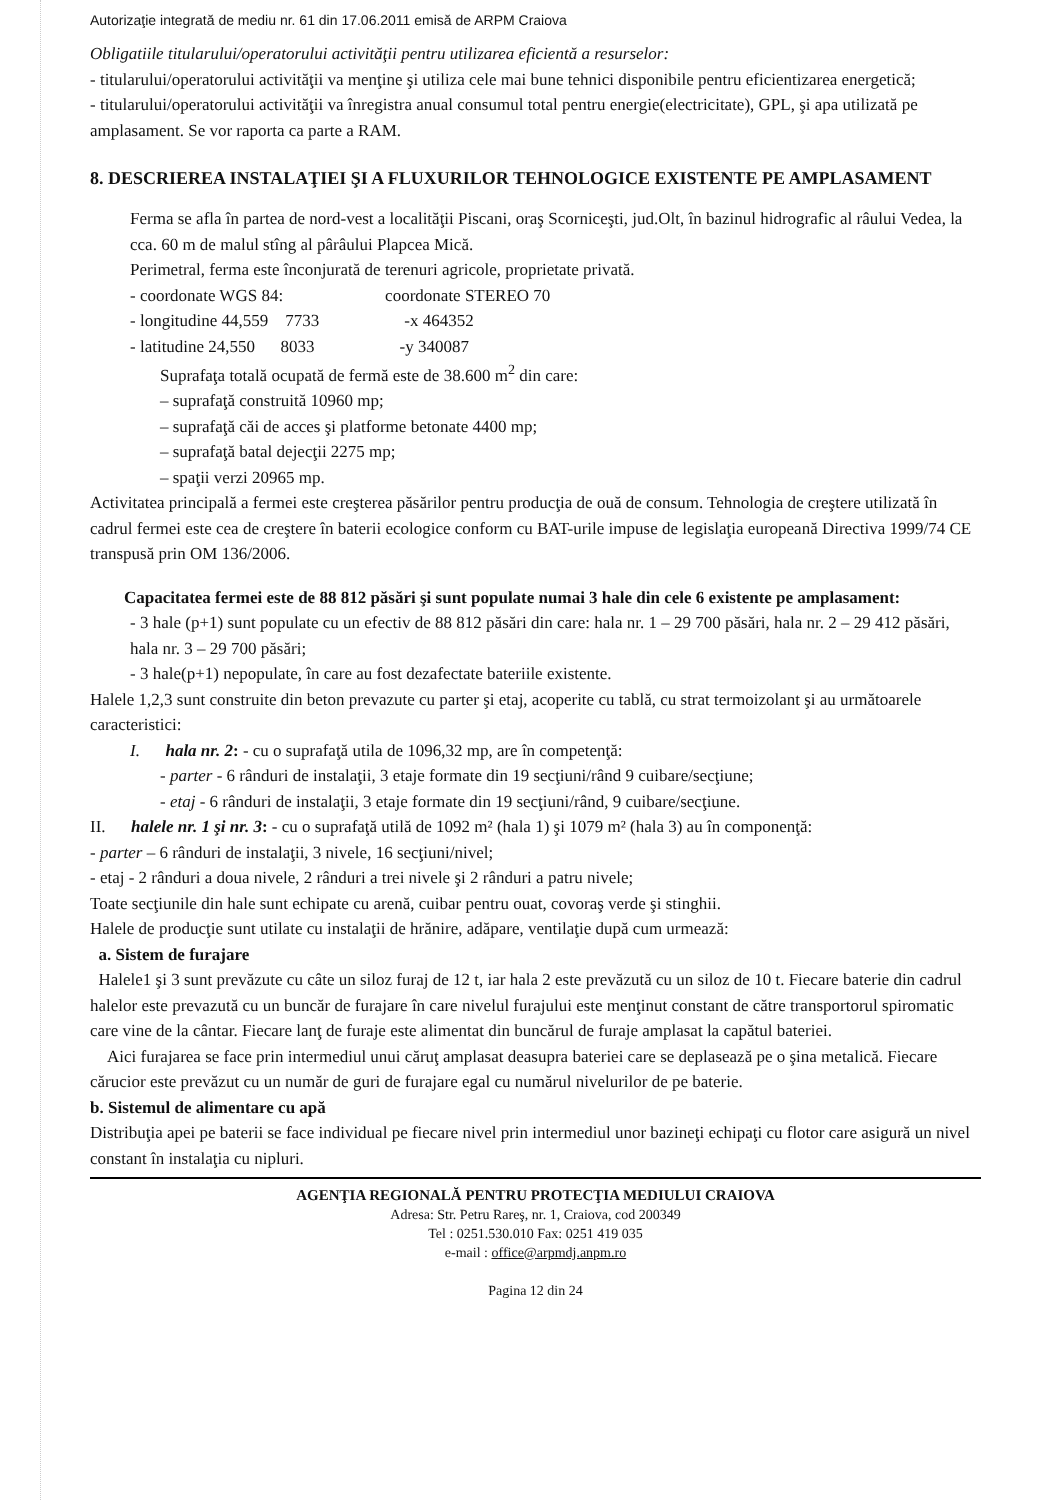Autorizaţie integrată de mediu nr. 61 din 17.06.2011 emisă de ARPM Craiova
Obligatiile titularului/operatorului activităţii pentru utilizarea eficientă a resurselor:
- titularului/operatorului activităţii va menţine şi utiliza cele mai bune tehnici disponibile pentru eficientizarea energetică;
- titularului/operatorului activităţii va înregistra anual consumul total pentru energie(electricitate), GPL, şi apa utilizată pe amplasament. Se vor raporta ca parte a RAM.
8. DESCRIEREA INSTALAŢIEI ŞI A FLUXURILOR TEHNOLOGICE EXISTENTE PE AMPLASAMENT
Ferma se afla în partea de nord-vest a localităţii Piscani, oraş Scorniceşti, jud.Olt, în bazinul hidrografic al râului Vedea, la cca. 60 m de malul stîng al pârâului Plapcea Mică.
Perimetral, ferma este înconjurată de terenuri agricole, proprietate privată.
- coordonate WGS 84: coordonate STEREO 70
- longitudine 44,559 7733 -x 464352
- latitudine 24,550 8033 -y 340087
Suprafaţa totală ocupată de fermă este de 38.600 m<sup>2</sup> din care:
– suprafaţă construită 10960 mp;
– suprafaţă căi de acces şi platforme betonate 4400 mp;
– suprafaţă batal dejecţii 2275 mp;
– spaţii verzi 20965 mp.
Activitatea principală a fermei este creşterea păsărilor pentru producţia de ouă de consum. Tehnologia de creştere utilizată în cadrul fermei este cea de creştere în baterii ecologice conform cu BAT-urile impuse de legislaţia europeană Directiva 1999/74 CE transpusă prin OM 136/2006.
Capacitatea fermei este de 88 812 păsări şi sunt populate numai 3 hale din cele 6 existente pe amplasament:
- 3 hale (p+1) sunt populate cu un efectiv de 88 812 păsări din care: hala nr. 1 – 29 700 păsări, hala nr. 2 – 29 412 păsări, hala nr. 3 – 29 700 păsări;
- 3 hale(p+1) nepopulate, în care au fost dezafectate bateriile existente.
Halele 1,2,3 sunt construite din beton prevazute cu parter şi etaj, acoperite cu tablă, cu strat termoizolant şi au următoarele caracteristici:
I. hala nr. 2: - cu o suprafaţă utila de 1096,32 mp, are în competenţă:
- parter - 6 rânduri de instalaţii, 3 etaje formate din 19 secţiuni/rând 9 cuibare/secţiune;
- etaj - 6 rânduri de instalaţii, 3 etaje formate din 19 secţiuni/rând, 9 cuibare/secţiune.
II. halele nr. 1 şi nr. 3: - cu o suprafaţă utilă de 1092 m² (hala 1) şi 1079 m² (hala 3) au în componenţă:
- parter – 6 rânduri de instalaţii, 3 nivele, 16 secţiuni/nivel;
- etaj - 2 rânduri a doua nivele, 2 rânduri a trei nivele şi 2 rânduri a patru nivele;
Toate secţiunile din hale sunt echipate cu arenă, cuibar pentru ouat, covoraş verde şi stinghii.
Halele de producţie sunt utilate cu instalaţii de hrănire, adăpare, ventilaţie după cum urmează:
a. Sistem de furajare
Halele1 şi 3 sunt prevăzute cu câte un siloz furaj de 12 t, iar hala 2 este prevăzută cu un siloz de 10 t. Fiecare baterie din cadrul halelor este prevazută cu un buncăr de furajare în care nivelul furajului este menţinut constant de către transportorul spiromatic care vine de la cântar. Fiecare lanţ de furaje este alimentat din buncărul de furaje amplasat la capătul bateriei.
Aici furajarea se face prin intermediul unui căruţ amplasat deasupra bateriei care se deplasează pe o şina metalică. Fiecare cărucior este prevăzut cu un număr de guri de furajare egal cu numărul nivelurilor de pe baterie.
b. Sistemul de alimentare cu apă
Distribuţia apei pe baterii se face individual pe fiecare nivel prin intermediul unor bazineţi echipaţi cu flotor care asigură un nivel constant în instalaţia cu nipluri.
AGENŢIA REGIONALĂ PENTRU PROTECŢIA MEDIULUI CRAIOVA
Adresa: Str. Petru Rareş, nr. 1, Craiova, cod 200349
Tel : 0251.530.010 Fax: 0251 419 035
e-mail : office@arpmdj.anpm.ro
Pagina 12 din 24